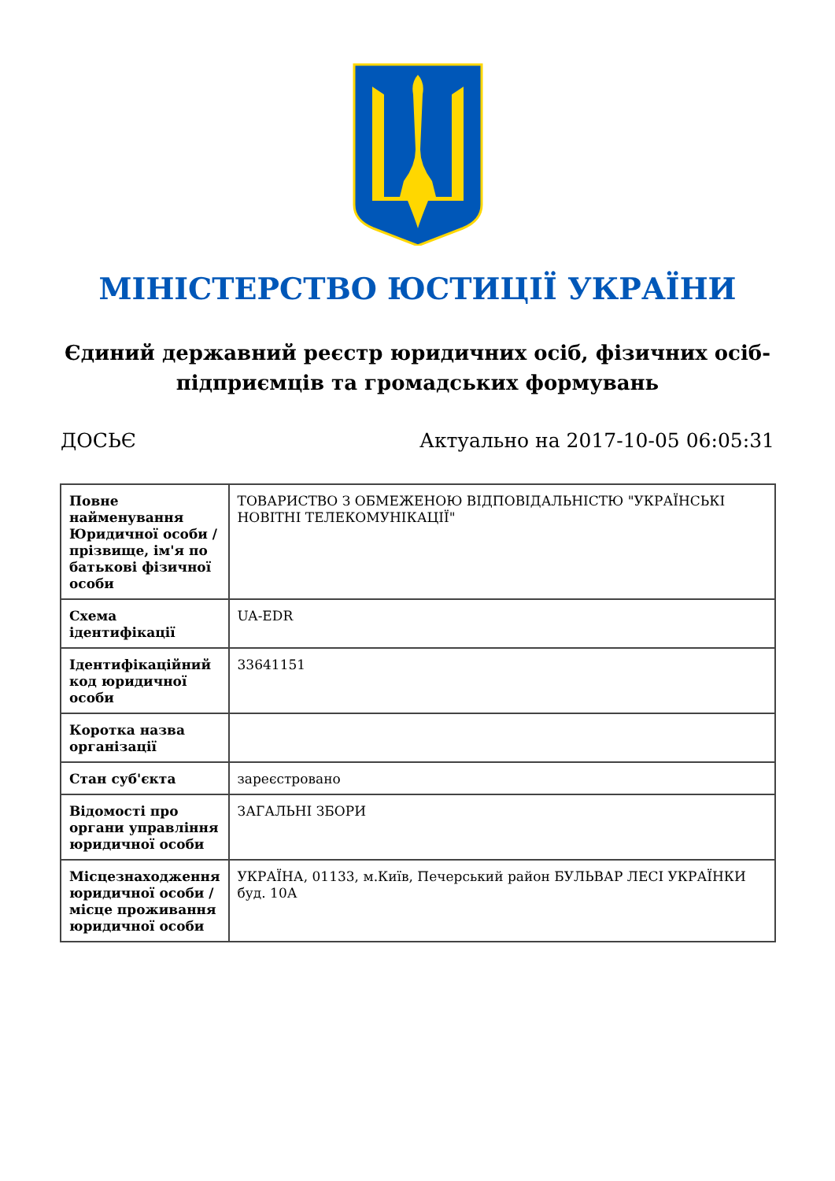МІНІСТЕРСТВО ЮСТИЦІЇ УКРАЇНИ
Єдиний державний реєстр юридичних осіб, фізичних осіб-підприємців та громадських формувань
ДОСЬЄ Актуально на 2017-10-05 06:05:31
| Повне найменування Юридичної особи / прізвище, ім'я по батькові фізичної особи | ТОВАРИСТВО З ОБМЕЖЕНОЮ ВІДПОВІДАЛЬНІСТЮ "УКРАЇНСЬКІ НОВІТНІ ТЕЛЕКОМУНІКАЦІЇ" |
| Схема ідентифікації | UA-EDR |
| Ідентифікаційний код юридичної особи | 33641151 |
| Коротка назва організації | |
| Стан суб'єкта | зареєстровано |
| Відомості про органи управління юридичної особи | ЗАГАЛЬНІ ЗБОРИ |
| Місцезнаходження юридичної особи / місце проживання юридичної особи | УКРАЇНА, 01133, м.Київ, Печерський район БУЛЬВАР ЛЕСІ УКРАЇНКИ буд. 10А |